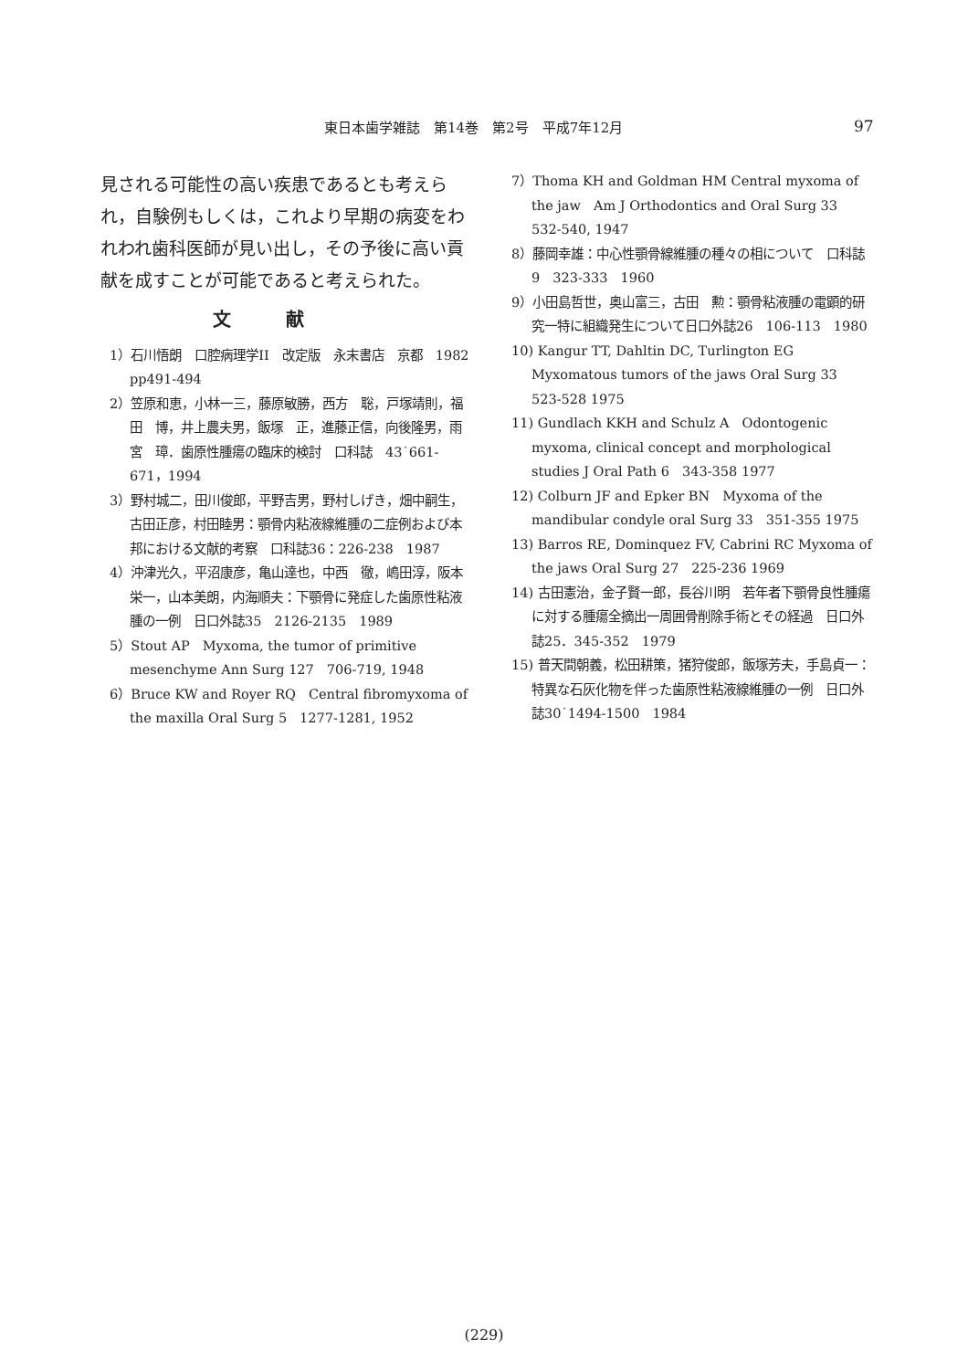東日本歯学雑誌　第14巻　第2号　平成7年12月 97
見される可能性の高い疾患であるとも考えられ，自験例もしくは，これより早期の病変をわれわれ歯科医師が見い出し，その予後に高い貢献を成すことが可能であると考えられた。
文献
1）石川悟朗　口腔病理学II　改定版　永末書店　京都　1982　pp491-494
2）笠原和恵，小林一三，藤原敏勝，西方　聡，戸塚靖則，福田　博，井上農夫男，飯塚　正，進藤正信，向後隆男，雨宮　璋．歯原性腫瘍の臨床的検討　口科誌　43˙661-671，1994
3）野村城二，田川俊郎，平野吉男，野村しげき，畑中嗣生，古田正彦，村田睦男：顎骨内粘液線維腫の二症例および本邦における文献的考察　口科誌36：226-238　1987
4）沖津光久，平沼康彦，亀山達也，中西　徹，嶋田淳，阪本栄一，山本美朗，内海順夫：下顎骨に発症した歯原性粘液腫の一例　日口外誌35　2126-2135　1989
5）Stout AP　Myxoma, the tumor of primitive mesenchyme Ann Surg 127　706-719, 1948
6）Bruce KW and Royer RQ　Central fibromyxoma of the maxilla Oral Surg 5　1277-1281, 1952
7）Thoma KH and Goldman HM Central myxoma of the jaw　Am J Orthodontics and Oral Surg 33　532-540, 1947
8）藤岡幸雄：中心性顎骨線維腫の種々の相について　口科誌9　323-333　1960
9）小田島哲世，奥山富三，古田　勲：顎骨粘液腫の電顕的研究一特に組織発生について日口外誌26　106-113　1980
10) Kangur TT, Dahltin DC, Turlington EG Myxomatous tumors of the jaws Oral Surg 33　523-528 1975
11) Gundlach KKH and Schulz A　Odontogenic myxoma, clinical concept and morphological studies J Oral Path 6　343-358 1977
12) Colburn JF and Epker BN　Myxoma of the mandibular condyle oral Surg 33　351-355 1975
13) Barros RE, Dominquez FV, Cabrini RC Myxoma of the jaws Oral Surg 27　225-236 1969
14) 古田憲治，金子賢一郎，長谷川明　若年者下顎骨良性腫瘍に対する腫瘍全摘出一周囲骨削除手術とその経過　日口外誌25．345-352　1979
15) 普天間朝義，松田耕策，猪狩俊郎，飯塚芳夫，手島貞一：特異な石灰化物を伴った歯原性粘液線維腫の一例　日口外誌30˙1494-1500　1984
(229)